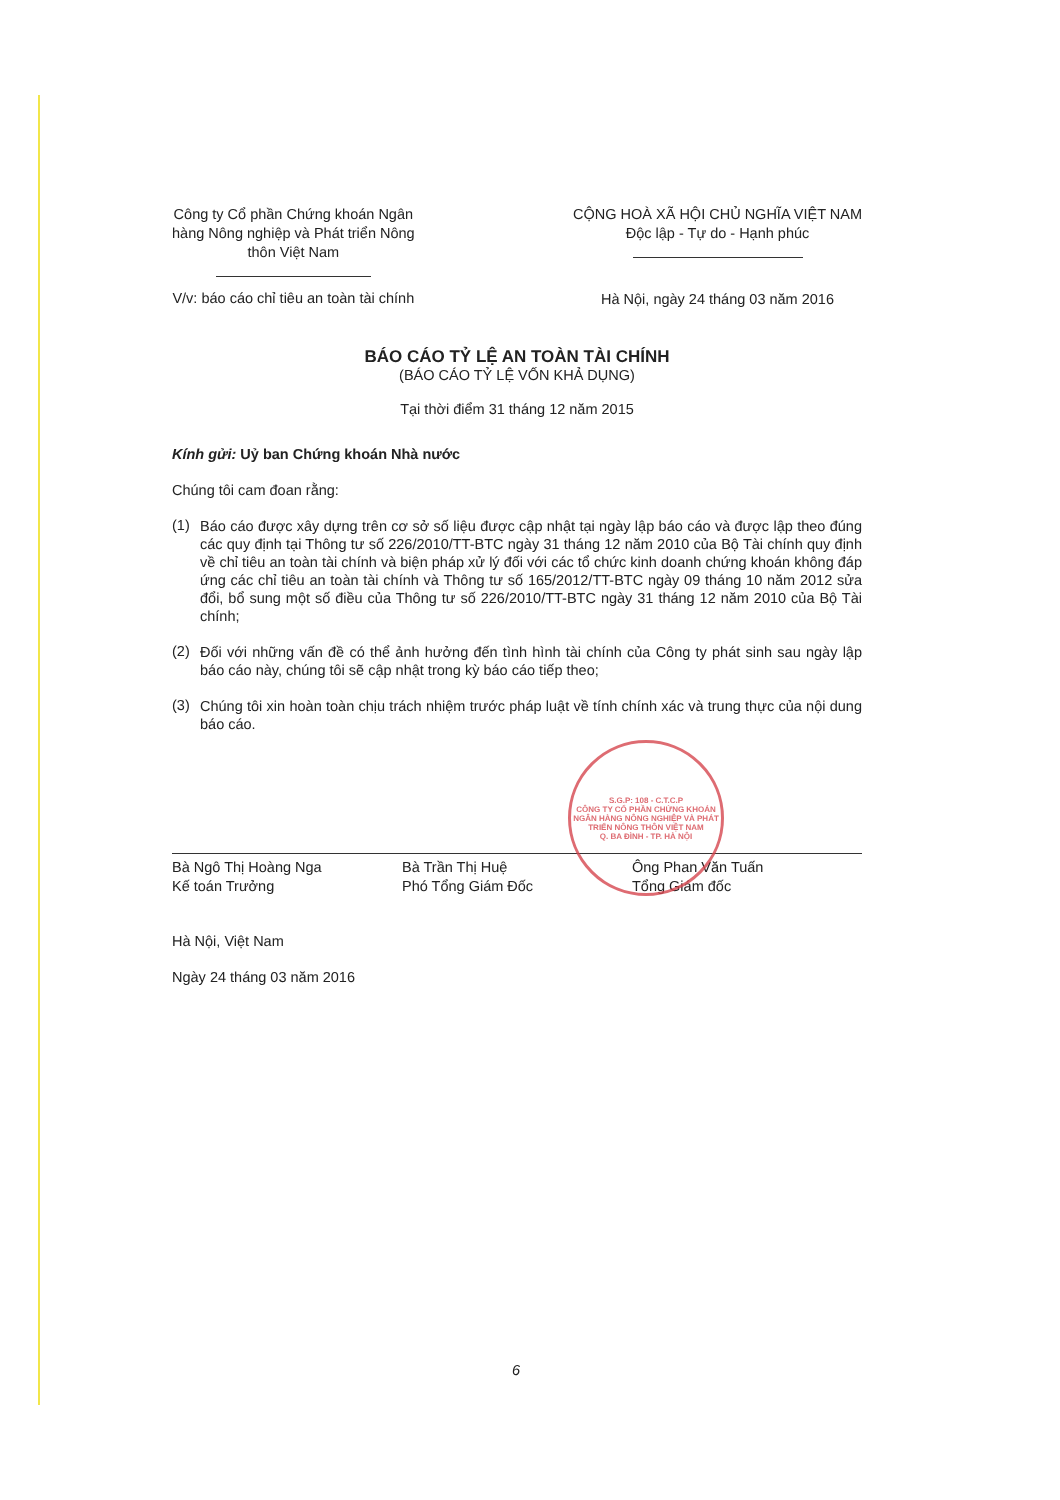Công ty Cổ phần Chứng khoán Ngân
hàng Nông nghiệp và Phát triển Nông
thôn Việt Nam
V/v: báo cáo chỉ tiêu an toàn tài chính
CỘNG HOÀ XÃ HỘI CHỦ NGHĨA VIỆT NAM
Độc lập - Tự do - Hạnh phúc
Hà Nội, ngày 24 tháng 03 năm 2016
BÁO CÁO TỶ LỆ AN TOÀN TÀI CHÍNH
(BÁO CÁO TỶ LỆ VỐN KHẢ DỤNG)
Tại thời điểm 31 tháng 12 năm 2015
Kính gửi: Uỷ ban Chứng khoán Nhà nước
Chúng tôi cam đoan rằng:
(1)
Báo cáo được xây dựng trên cơ sở số liệu được cập nhật tại ngày lập báo cáo và được lập theo đúng các quy định tại Thông tư số 226/2010/TT-BTC ngày 31 tháng 12 năm 2010 của Bộ Tài chính quy định về chỉ tiêu an toàn tài chính và biện pháp xử lý đối với các tổ chức kinh doanh chứng khoán không đáp ứng các chỉ tiêu an toàn tài chính và Thông tư số 165/2012/TT-BTC ngày 09 tháng 10 năm 2012 sửa đổi, bổ sung một số điều của Thông tư số 226/2010/TT-BTC ngày 31 tháng 12 năm 2010 của Bộ Tài chính;
(2)
Đối với những vấn đề có thể ảnh hưởng đến tình hình tài chính của Công ty phát sinh sau ngày lập báo cáo này, chúng tôi sẽ cập nhật trong kỳ báo cáo tiếp theo;
(3)
Chúng tôi xin hoàn toàn chịu trách nhiệm trước pháp luật về tính chính xác và trung thực của nội dung báo cáo.
Bà Ngô Thị Hoàng Nga
Kế toán Trưởng
Bà Trần Thị Huệ
Phó Tổng Giám Đốc
Ông Phan Văn Tuấn
Tổng Giám đốc
Hà Nội, Việt Nam
Ngày 24 tháng 03 năm 2016
S.G.P: 108 - C.T.C.P
CÔNG TY CỔ PHẦN CHỨNG KHOÁN NGÂN HÀNG NÔNG NGHIỆP VÀ PHÁT TRIỂN NÔNG THÔN VIỆT NAM
Q. BA ĐÌNH - TP. HÀ NỘI
6